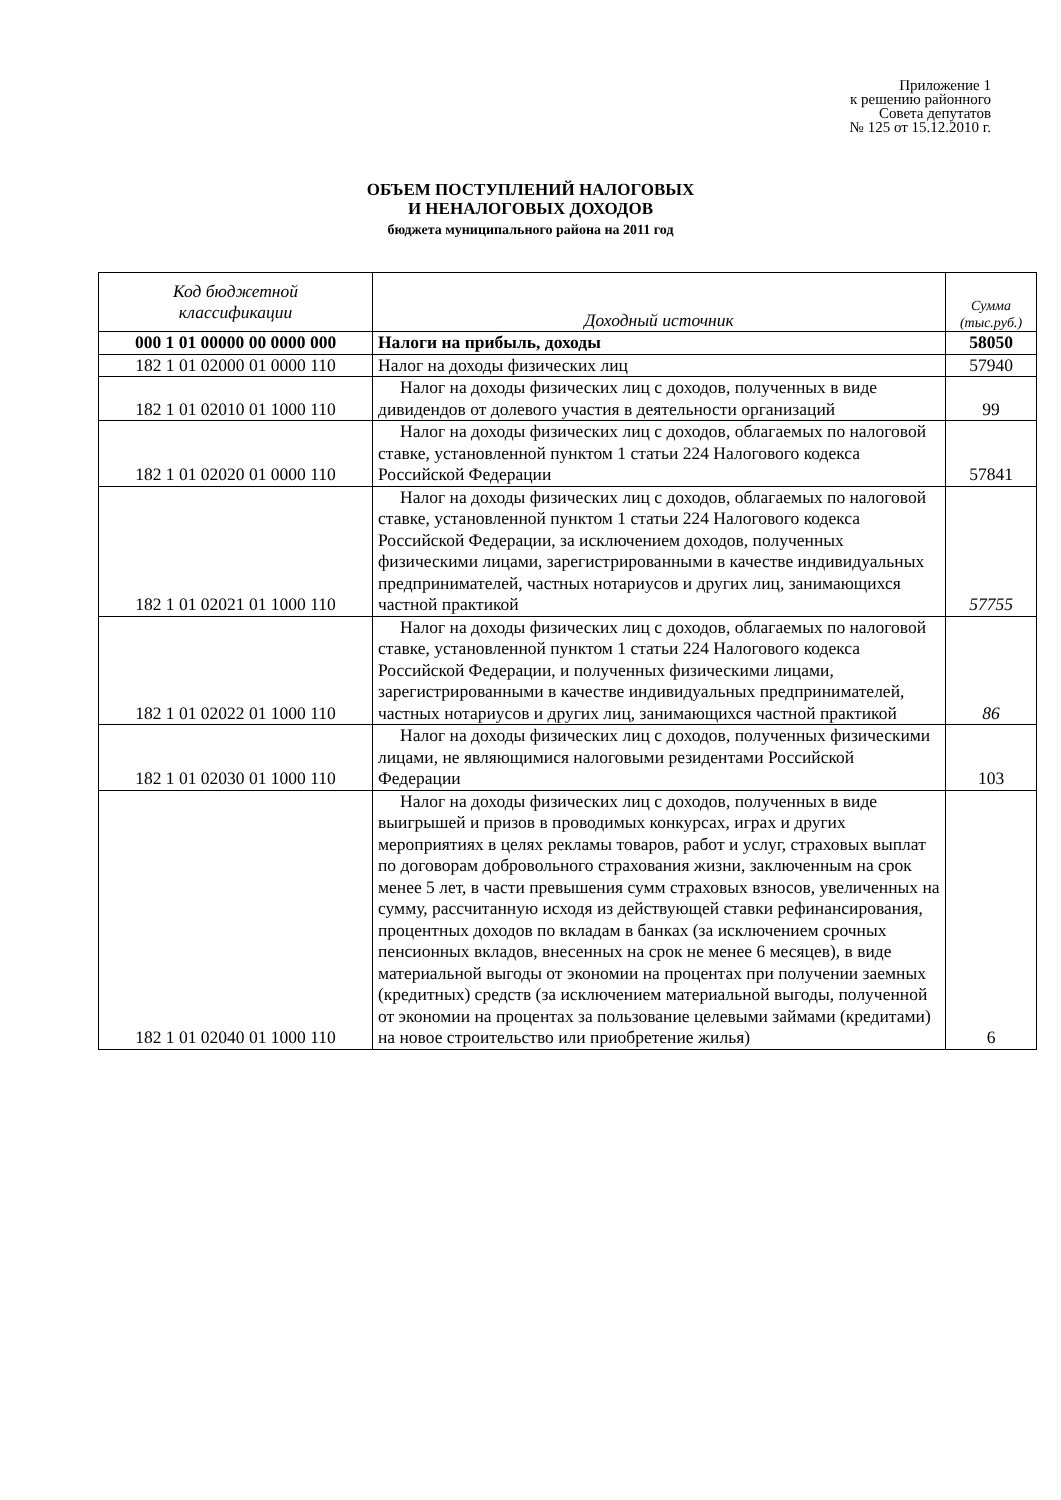Приложение 1
к решению районного
Совета депутатов
№ 125 от 15.12.2010 г.
ОБЪЕМ ПОСТУПЛЕНИЙ НАЛОГОВЫХ
И НЕНАЛОГОВЫХ ДОХОДОВ
бюджета муниципального района на 2011 год
| Код бюджетной классификации | Доходный источник | Сумма (тыс.руб.) |
| --- | --- | --- |
| 000 1 01 00000 00 0000 000 | Налоги на прибыль, доходы | 58050 |
| 182 1 01 02000 01 0000 110 | Налог на доходы физических лиц | 57940 |
| 182 1 01 02010 01 1000 110 | Налог на доходы физических лиц с доходов, полученных в виде дивидендов от долевого участия в деятельности организаций | 99 |
| 182 1 01 02020 01 0000 110 | Налог на доходы физических лиц с доходов, облагаемых по налоговой ставке, установленной пунктом 1 статьи 224 Налогового кодекса Российской Федерации | 57841 |
| 182 1 01 02021 01 1000 110 | Налог на доходы физических лиц с доходов, облагаемых по налоговой ставке, установленной пунктом 1 статьи 224 Налогового кодекса Российской Федерации, за исключением доходов, полученных физическими лицами, зарегистрированными в качестве индивидуальных предпринимателей, частных нотариусов и других лиц, занимающихся частной практикой | 57755 |
| 182 1 01 02022 01 1000 110 | Налог на доходы физических лиц с доходов, облагаемых по налоговой ставке, установленной пунктом 1 статьи 224 Налогового кодекса Российской Федерации, и полученных физическими лицами, зарегистрированными в качестве индивидуальных предпринимателей, частных нотариусов и других лиц, занимающихся частной практикой | 86 |
| 182 1 01 02030 01 1000 110 | Налог на доходы физических лиц с доходов, полученных физическими лицами, не являющимися налоговыми резидентами Российской Федерации | 103 |
| 182 1 01 02040 01 1000 110 | Налог на доходы физических лиц с доходов, полученных в виде выигрышей и призов в проводимых конкурсах, играх и других мероприятиях в целях рекламы товаров, работ и услуг, страховых выплат по договорам добровольного страхования жизни, заключенным на срок менее 5 лет, в части превышения сумм страховых взносов, увеличенных на сумму, рассчитанную исходя из действующей ставки рефинансирования, процентных доходов по вкладам в банках (за исключением срочных пенсионных вкладов, внесенных на срок не менее 6 месяцев), в виде материальной выгоды от экономии на процентах при получении заемных (кредитных) средств (за исключением материальной выгоды, полученной от экономии на процентах за пользование целевыми займами (кредитами) на новое строительство или приобретение жилья) | 6 |